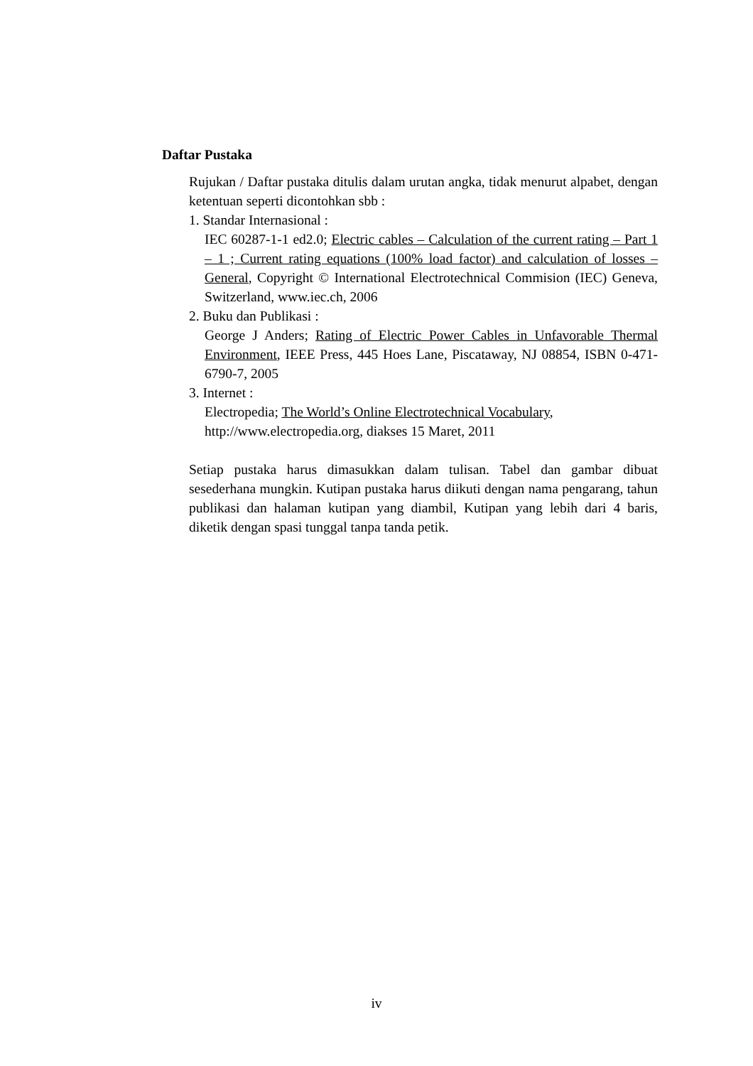Daftar Pustaka
Rujukan / Daftar pustaka ditulis dalam urutan angka, tidak menurut alpabet, dengan ketentuan seperti dicontohkan sbb :
1. Standar Internasional :
IEC 60287-1-1 ed2.0; Electric cables – Calculation of the current rating – Part 1 – 1 ; Current rating equations (100% load factor) and calculation of losses – General, Copyright © International Electrotechnical Commision (IEC) Geneva, Switzerland, www.iec.ch, 2006
2. Buku dan Publikasi :
George J Anders; Rating of Electric Power Cables in Unfavorable Thermal Environment, IEEE Press, 445 Hoes Lane, Piscataway, NJ 08854, ISBN 0-471-6790-7, 2005
3. Internet :
Electropedia; The World’s Online Electrotechnical Vocabulary,
http://www.electropedia.org, diakses 15 Maret, 2011
Setiap pustaka harus dimasukkan dalam tulisan. Tabel dan gambar dibuat sesederhana mungkin. Kutipan pustaka harus diikuti dengan nama pengarang, tahun publikasi dan halaman kutipan yang diambil, Kutipan yang lebih dari 4 baris, diketik dengan spasi tunggal tanpa tanda petik.
iv